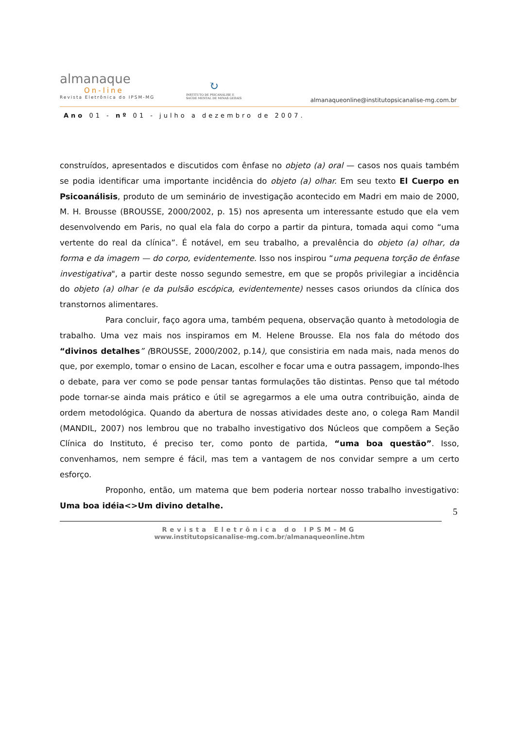almanaque
On-line
Revista Eletrônica do IPSM-MG
↻
INSTITUTO DE PSICANÁLISE E
SAÚDE MENTAL DE MINAS GERAIS
almanaqueonline@institutopsicanalise-mg.com.br
Ano 01 - nº 01 - julho a dezembro de 2007.
construídos, apresentados e discutidos com ênfase no objeto (a) oral — casos nos quais também se podia identificar uma importante incidência do objeto (a) olhar. Em seu texto El Cuerpo en Psicoanálisis, produto de um seminário de investigação acontecido em Madri em maio de 2000, M. H. Brousse (BROUSSE, 2000/2002, p. 15) nos apresenta um interessante estudo que ela vem desenvolvendo em Paris, no qual ela fala do corpo a partir da pintura, tomada aqui como “uma vertente do real da clínica”. É notável, em seu trabalho, a prevalência do objeto (a) olhar, da forma e da imagem — do corpo, evidentemente. Isso nos inspirou “uma pequena torção de ênfase investigativa", a partir deste nosso segundo semestre, em que se propôs privilegiar a incidência do objeto (a) olhar (e da pulsão escópica, evidentemente) nesses casos oriundos da clínica dos transtornos alimentares.
Para concluir, faço agora uma, também pequena, observação quanto à metodologia de trabalho. Uma vez mais nos inspiramos em M. Helene Brousse. Ela nos fala do método dos “divinos detalhes” (BROUSSE, 2000/2002, p.14), que consistiria em nada mais, nada menos do que, por exemplo, tomar o ensino de Lacan, escolher e focar uma e outra passagem, impondo-lhes o debate, para ver como se pode pensar tantas formulações tão distintas. Penso que tal método pode tornar-se ainda mais prático e útil se agregarmos a ele uma outra contribuição, ainda de ordem metodológica. Quando da abertura de nossas atividades deste ano, o colega Ram Mandil (MANDIL, 2007) nos lembrou que no trabalho investigativo dos Núcleos que compõem a Seção Clínica do Instituto, é preciso ter, como ponto de partida, “uma boa questão”. Isso, convenhamos, nem sempre é fácil, mas tem a vantagem de nos convidar sempre a um certo esforço.
Proponho, então, um matema que bem poderia nortear nosso trabalho investigativo: Uma boa idéia<>Um divino detalhe.
5
Revista Eletrônica do IPSM–MG
www.institutopsicanalise-mg.com.br/almanaqueonline.htm